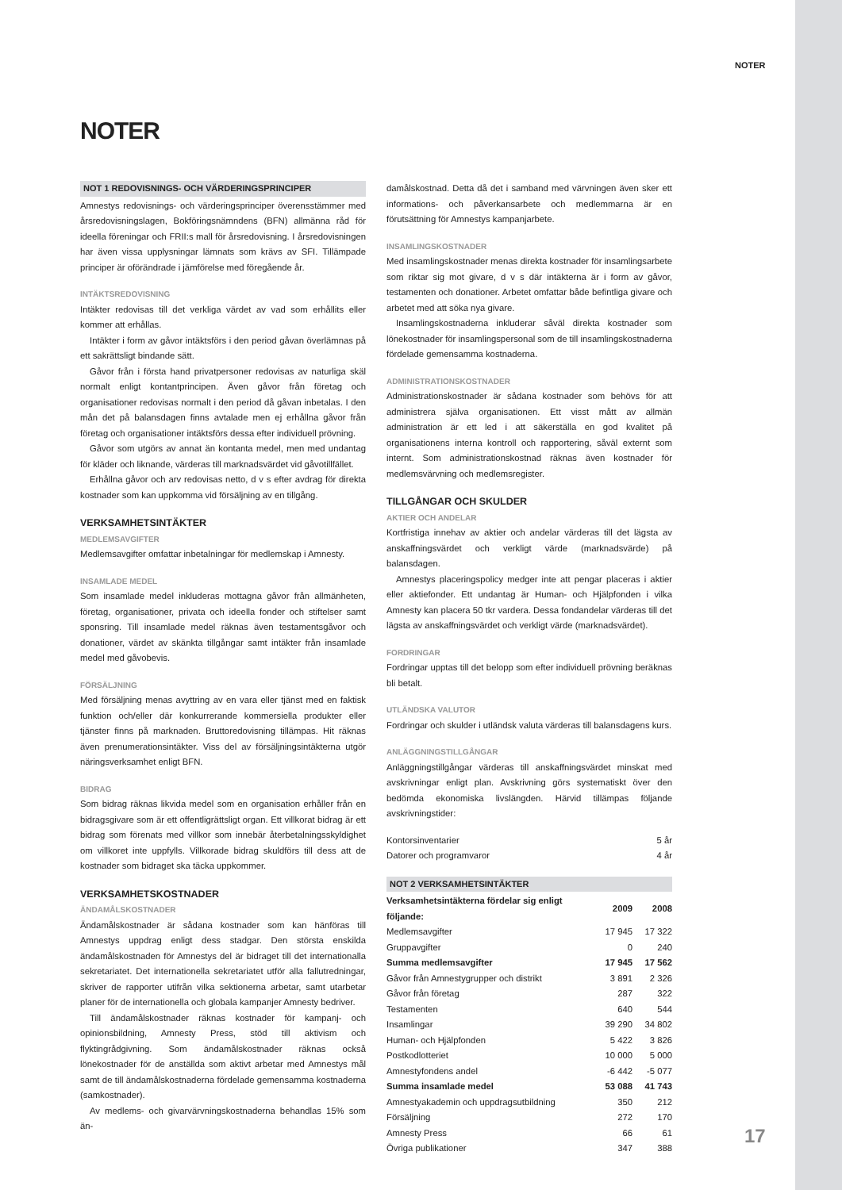NOTER
NOTER
NOT 1 REDOVISNINGS- OCH VÄRDERINGSPRINCIPER
Amnestys redovisnings- och värderingsprinciper överensstämmer med årsredovisningslagen, Bokföringsnämndens (BFN) allmänna råd för ideella föreningar och FRII:s mall för årsredovisning. I årsredovisningen har även vissa upplysningar lämnats som krävs av SFI. Tillämpade principer är oförändrade i jämförelse med föregående år.
INTÄKTSREDOVISNING
Intäkter redovisas till det verkliga värdet av vad som erhållits eller kommer att erhållas.
Intäkter i form av gåvor intäktsförs i den period gåvan överlämnas på ett sakrättsligt bindande sätt.
Gåvor från i första hand privatpersoner redovisas av naturliga skäl normalt enligt kontantprincipen. Även gåvor från företag och organisationer redovisas normalt i den period då gåvan inbetalas. I den mån det på balansdagen finns avtalade men ej erhållna gåvor från företag och organisationer intäktsförs dessa efter individuell prövning.
Gåvor som utgörs av annat än kontanta medel, men med undantag för kläder och liknande, värderas till marknadsvärdet vid gåvotillfället.
Erhållna gåvor och arv redovisas netto, d v s efter avdrag för direkta kostnader som kan uppkomma vid försäljning av en tillgång.
VERKSAMHETSINTÄKTER
MEDLEMSAVGIFTER
Medlemsavgifter omfattar inbetalningar för medlemskap i Amnesty.
INSAMLADE MEDEL
Som insamlade medel inkluderas mottagna gåvor från allmänheten, företag, organisationer, privata och ideella fonder och stiftelser samt sponsring. Till insamlade medel räknas även testamentsgåvor och donationer, värdet av skänkta tillgångar samt intäkter från insamlade medel med gåvobevis.
FÖRSÄLJNING
Med försäljning menas avyttring av en vara eller tjänst med en faktisk funktion och/eller där konkurrerande kommersiella produkter eller tjänster finns på marknaden. Bruttoredovisning tillämpas. Hit räknas även prenumerationsintäkter. Viss del av försäljningsintäkterna utgör näringsverksamhet enligt BFN.
BIDRAG
Som bidrag räknas likvida medel som en organisation erhåller från en bidragsgivare som är ett offentligrättsligt organ. Ett villkorat bidrag är ett bidrag som förenats med villkor som innebär återbetalningsskyldighet om villkoret inte uppfylls. Villkorade bidrag skuldförs till dess att de kostnader som bidraget ska täcka uppkommer.
VERKSAMHETSKOSTNADER
ÄNDAMÅLSKOSTNADER
Ändamålskostnader är sådana kostnader som kan hänföras till Amnestys uppdrag enligt dess stadgar. Den största enskilda ändamålskostnaden för Amnestys del är bidraget till det internationalla sekretariatet. Det internationella sekretariatet utför alla fallutredningar, skriver de rapporter utifrån vilka sektionerna arbetar, samt utarbetar planer för de internationella och globala kampanjer Amnesty bedriver.
Till ändamålskostnader räknas kostnader för kampanj- och opinionsbildning, Amnesty Press, stöd till aktivism och flyktingrådgivning. Som ändamålskostnader räknas också lönekostnader för de anställda som aktivt arbetar med Amnestys mål samt de till ändamålskostnaderna fördelade gemensamma kostnaderna (samkostnader).
Av medlems- och givarvärvningskostnaderna behandlas 15% som än-
damålskostnad. Detta då det i samband med värvningen även sker ett informations- och påverkansarbete och medlemmarna är en förutsättning för Amnestys kampanjarbete.
INSAMLINGSKOSTNADER
Med insamlingskostnader menas direkta kostnader för insamlingsarbete som riktar sig mot givare, d v s där intäkterna är i form av gåvor, testamenten och donationer. Arbetet omfattar både befintliga givare och arbetet med att söka nya givare.
Insamlingskostnaderna inkluderar såväl direkta kostnader som lönekostnader för insamlingspersonal som de till insamlingskostnaderna fördelade gemensamma kostnaderna.
ADMINISTRATIONSKOSTNADER
Administrationskostnader är sådana kostnader som behövs för att administrera själva organisationen. Ett visst mått av allmän administration är ett led i att säkerställa en god kvalitet på organisationens interna kontroll och rapportering, såväl externt som internt. Som administrationskostnad räknas även kostnader för medlemsvärvning och medlemsregister.
TILLGÅNGAR OCH SKULDER
AKTIER OCH ANDELAR
Kortfristiga innehav av aktier och andelar värderas till det lägsta av anskaffningsvärdet och verkligt värde (marknadsvärde) på balansdagen.
Amnestys placeringspolicy medger inte att pengar placeras i aktier eller aktiefonder. Ett undantag är Human- och Hjälpfonden i vilka Amnesty kan placera 50 tkr vardera. Dessa fondandelar värderas till det lägsta av anskaffningsvärdet och verkligt värde (marknadsvärdet).
FORDRINGAR
Fordringar upptas till det belopp som efter individuell prövning beräknas bli betalt.
UTLÄNDSKA VALUTOR
Fordringar och skulder i utländsk valuta värderas till balansdagens kurs.
ANLÄGGNINGSTILLGÅNGAR
Anläggningstillgångar värderas till anskaffningsvärdet minskat med avskrivningar enligt plan. Avskrivning görs systematiskt över den bedömda ekonomiska livslängden. Härvid tillämpas följande avskrivningstider:
| Kontorsinventarier | 5 år |
| Datorer och programvaror | 4 år |
NOT 2 VERKSAMHETSINTÄKTER
| Verksamhetsintäkterna fördelar sig enligt följande: | 2009 | 2008 |
| --- | --- | --- |
| Medlemsavgifter | 17 945 | 17 322 |
| Gruppavgifter | 0 | 240 |
| Summa medlemsavgifter | 17 945 | 17 562 |
| Gåvor från Amnestygrupper och distrikt | 3 891 | 2 326 |
| Gåvor från företag | 287 | 322 |
| Testamenten | 640 | 544 |
| Insamlingar | 39 290 | 34 802 |
| Human- och Hjälpfonden | 5 422 | 3 826 |
| Postkodlotteriet | 10 000 | 5 000 |
| Amnestyfondens andel | -6 442 | -5 077 |
| Summa insamlade medel | 53 088 | 41 743 |
| Amnestyakademin och uppdragsutbildning | 350 | 212 |
| Försäljning | 272 | 170 |
| Amnesty Press | 66 | 61 |
| Övriga publikationer | 347 | 388 |
17